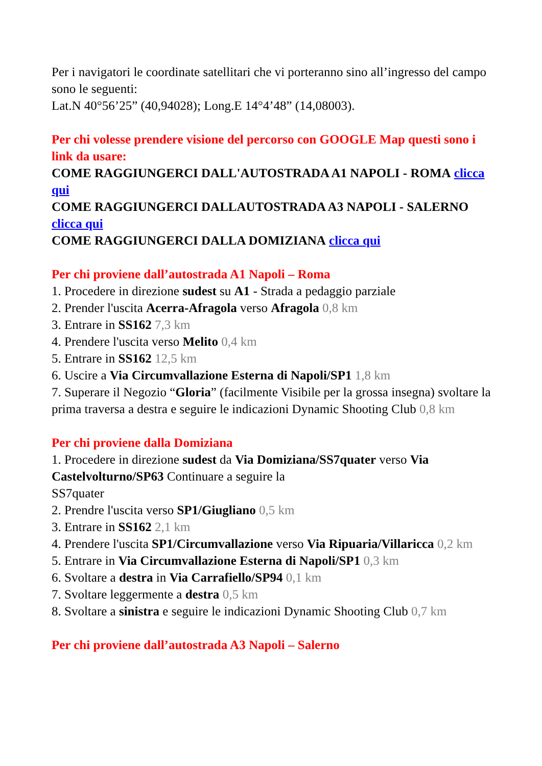Per i navigatori le coordinate satellitari che vi porteranno sino all’ingresso del campo sono le seguenti:
Lat.N 40°56’25” (40,94028); Long.E 14°4’48” (14,08003).
Per chi volesse prendere visione del percorso con GOOGLE Map questi sono i link da usare:
COME RAGGIUNGERCI DALL'AUTOSTRADA A1 NAPOLI - ROMA clicca qui
COME RAGGIUNGERCI DALLAUTOSTRADA A3 NAPOLI - SALERNO clicca qui
COME RAGGIUNGERCI DALLA DOMIZIANA clicca qui
Per chi proviene dall’autostrada A1 Napoli – Roma
1. Procedere in direzione sudest su A1 - Strada a pedaggio parziale
2. Prender l'uscita Acerra-Afragola verso Afragola 0,8 km
3. Entrare in SS162 7,3 km
4. Prendere l'uscita verso Melito 0,4 km
5. Entrare in SS162 12,5 km
6. Uscire a Via Circumvallazione Esterna di Napoli/SP1 1,8 km
7. Superare il Negozio “Gloria” (facilmente Visibile per la grossa insegna) svoltare la prima traversa a destra e seguire le indicazioni Dynamic Shooting Club 0,8 km
Per chi proviene dalla Domiziana
1. Procedere in direzione sudest da Via Domiziana/SS7quater verso Via Castelvolturno/SP63 Continuare a seguire la
SS7quater
2. Prendre l'uscita verso SP1/Giugliano 0,5 km
3. Entrare in SS162 2,1 km
4. Prendere l'uscita SP1/Circumvallazione verso Via Ripuaria/Villaricca 0,2 km
5. Entrare in Via Circumvallazione Esterna di Napoli/SP1 0,3 km
6. Svoltare a destra in Via Carrafiello/SP94 0,1 km
7. Svoltare leggermente a destra 0,5 km
8. Svoltare a sinistra e seguire le indicazioni Dynamic Shooting Club 0,7 km
Per chi proviene dall’autostrada A3 Napoli – Salerno